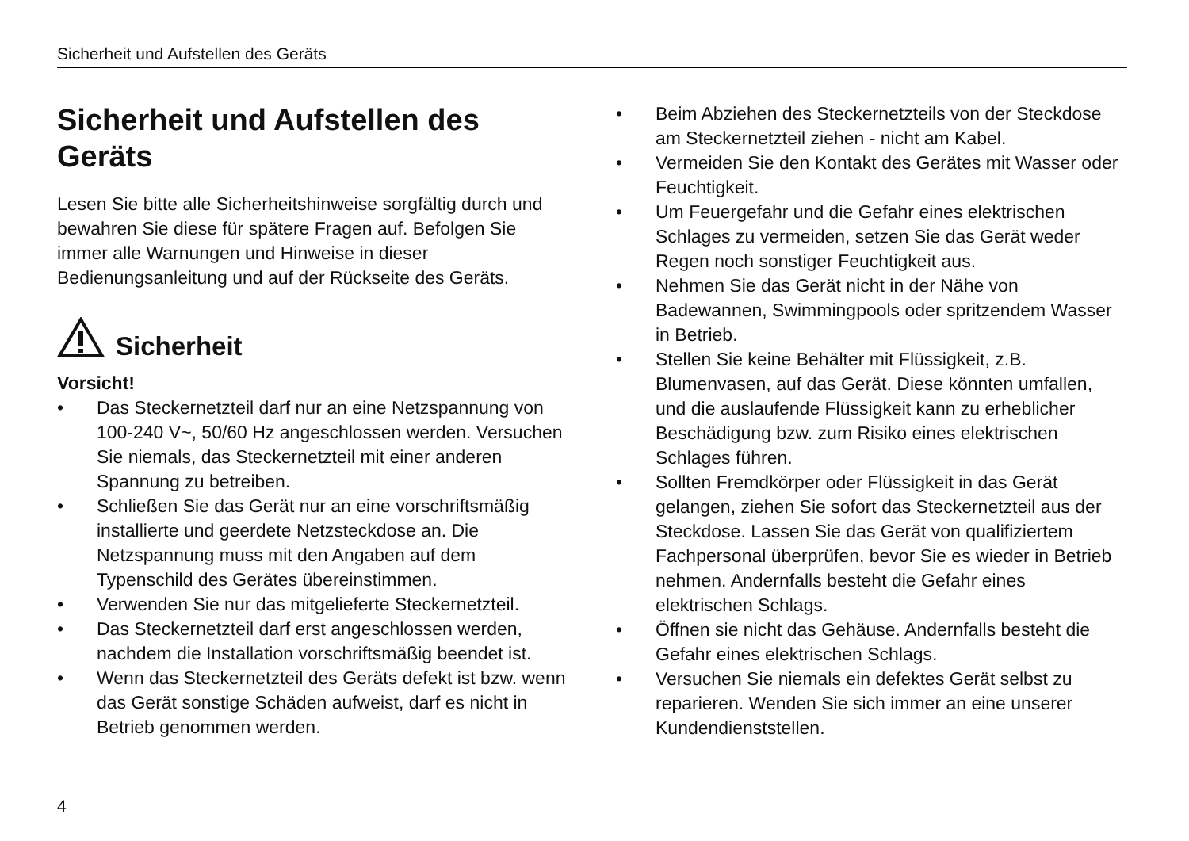Sicherheit und Aufstellen des Geräts
Sicherheit und Aufstellen des Geräts
Lesen Sie bitte alle Sicherheitshinweise sorgfältig durch und bewahren Sie diese für spätere Fragen auf. Befolgen Sie immer alle Warnungen und Hinweise in dieser Bedienungsanleitung und auf der Rückseite des Geräts.
Sicherheit
Vorsicht!
• Das Steckernetzteil darf nur an eine Netzspannung von 100-240 V~, 50/60 Hz angeschlossen werden. Versuchen Sie niemals, das Steckernetzteil mit einer anderen Spannung zu betreiben.
• Schließen Sie das Gerät nur an eine vorschriftsmäßig installierte und geerdete Netzsteckdose an. Die Netzspannung muss mit den Angaben auf dem Typenschild des Gerätes übereinstimmen.
• Verwenden Sie nur das mitgelieferte Steckernetzteil.
• Das Steckernetzteil darf erst angeschlossen werden, nachdem die Installation vorschriftsmäßig beendet ist.
• Wenn das Steckernetzteil des Geräts defekt ist bzw. wenn das Gerät sonstige Schäden aufweist, darf es nicht in Betrieb genommen werden.
• Beim Abziehen des Steckernetzteils von der Steckdose am Steckernetzteil ziehen - nicht am Kabel.
• Vermeiden Sie den Kontakt des Gerätes mit Wasser oder Feuchtigkeit.
• Um Feuergefahr und die Gefahr eines elektrischen Schlages zu vermeiden, setzen Sie das Gerät weder Regen noch sonstiger Feuchtigkeit aus.
• Nehmen Sie das Gerät nicht in der Nähe von Badewannen, Swimmingpools oder spritzendem Wasser in Betrieb.
• Stellen Sie keine Behälter mit Flüssigkeit, z.B. Blumenvasen, auf das Gerät. Diese könnten umfallen, und die auslaufende Flüssigkeit kann zu erheblicher Beschädigung bzw. zum Risiko eines elektrischen Schlages führen.
• Sollten Fremdkörper oder Flüssigkeit in das Gerät gelangen, ziehen Sie sofort das Steckernetzteil aus der Steckdose. Lassen Sie das Gerät von qualifiziertem Fachpersonal überprüfen, bevor Sie es wieder in Betrieb nehmen. Andernfalls besteht die Gefahr eines elektrischen Schlags.
• Öffnen sie nicht das Gehäuse. Andernfalls besteht die Gefahr eines elektrischen Schlags.
• Versuchen Sie niemals ein defektes Gerät selbst zu reparieren. Wenden Sie sich immer an eine unserer Kundendienststellen.
4